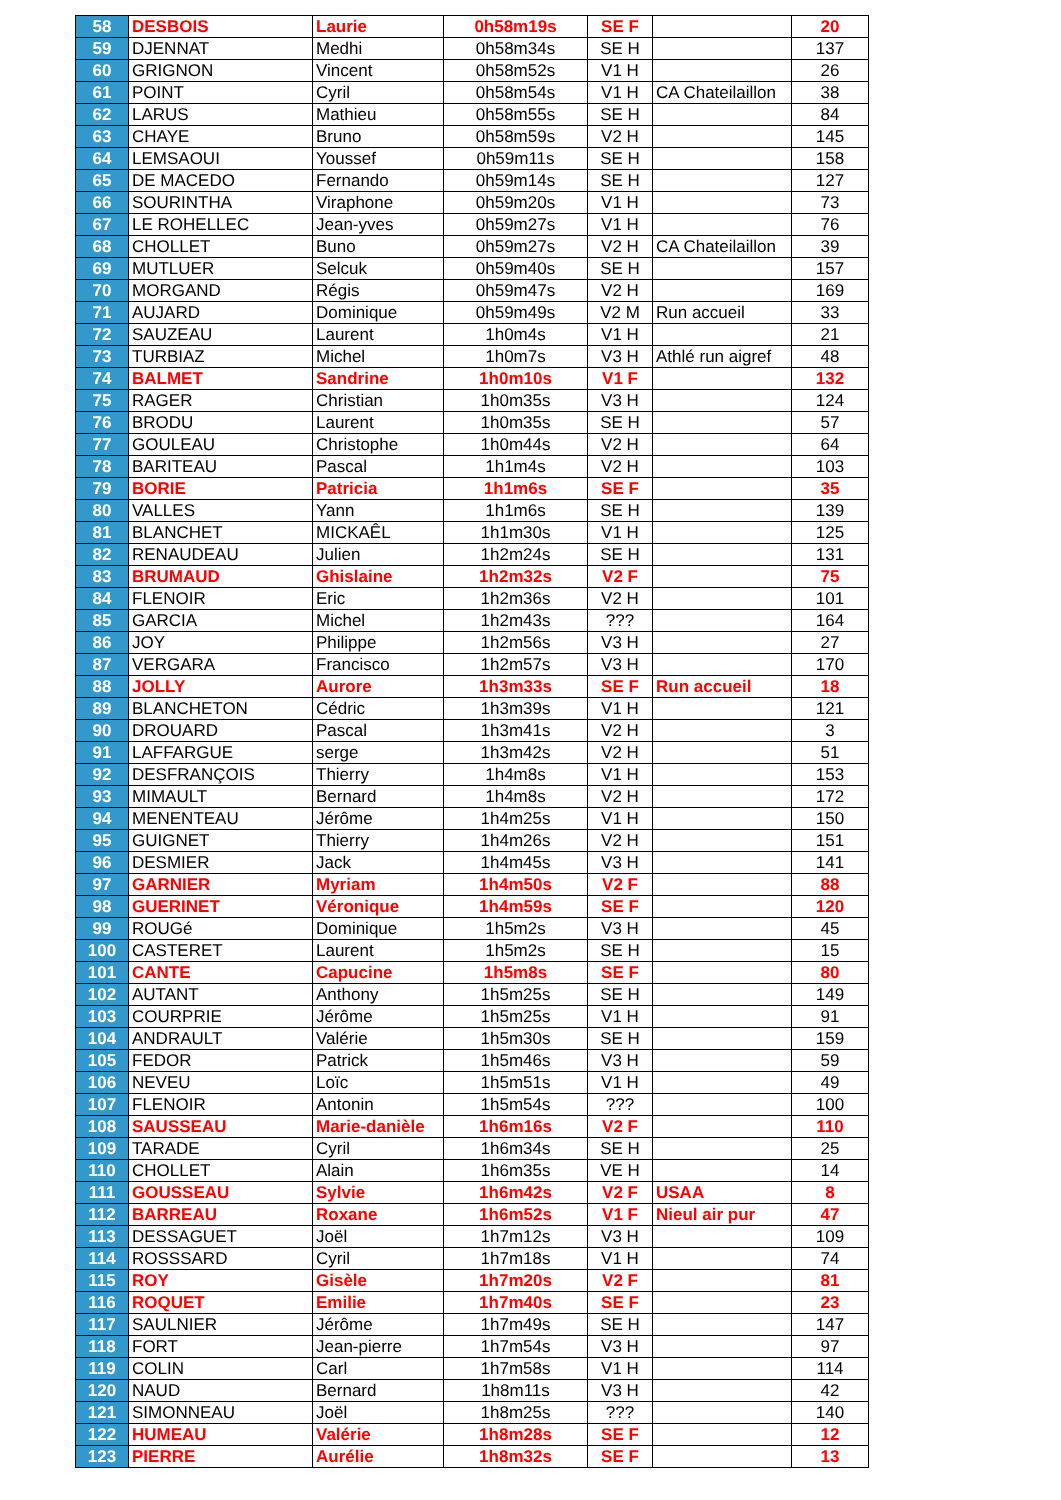| 58 | DESBOIS | Laurie | 0h58m19s | SE F | | 20 |
| 59 | DJENNAT | Medhi | 0h58m34s | SE H | | 137 |
| 60 | GRIGNON | Vincent | 0h58m52s | V1 H | | 26 |
| 61 | POINT | Cyril | 0h58m54s | V1 H | CA Chateilaillon | 38 |
| 62 | LARUS | Mathieu | 0h58m55s | SE H | | 84 |
| 63 | CHAYE | Bruno | 0h58m59s | V2 H | | 145 |
| 64 | LEMSAOUI | Youssef | 0h59m11s | SE H | | 158 |
| 65 | DE MACEDO | Fernando | 0h59m14s | SE H | | 127 |
| 66 | SOURINTHA | Viraphone | 0h59m20s | V1 H | | 73 |
| 67 | LE ROHELLEC | Jean-yves | 0h59m27s | V1 H | | 76 |
| 68 | CHOLLET | Buno | 0h59m27s | V2 H | CA Chateilaillon | 39 |
| 69 | MUTLUER | Selcuk | 0h59m40s | SE H | | 157 |
| 70 | MORGAND | Régis | 0h59m47s | V2 H | | 169 |
| 71 | AUJARD | Dominique | 0h59m49s | V2 M | Run accueil | 33 |
| 72 | SAUZEAU | Laurent | 1h0m4s | V1 H | | 21 |
| 73 | TURBIAZ | Michel | 1h0m7s | V3 H | Athlé run aigref | 48 |
| 74 | BALMET | Sandrine | 1h0m10s | V1 F | | 132 |
| 75 | RAGER | Christian | 1h0m35s | V3 H | | 124 |
| 76 | BRODU | Laurent | 1h0m35s | SE H | | 57 |
| 77 | GOULEAU | Christophe | 1h0m44s | V2 H | | 64 |
| 78 | BARITEAU | Pascal | 1h1m4s | V2 H | | 103 |
| 79 | BORIE | Patricia | 1h1m6s | SE F | | 35 |
| 80 | VALLES | Yann | 1h1m6s | SE H | | 139 |
| 81 | BLANCHET | MICKAÊL | 1h1m30s | V1 H | | 125 |
| 82 | RENAUDEAU | Julien | 1h2m24s | SE H | | 131 |
| 83 | BRUMAUD | Ghislaine | 1h2m32s | V2 F | | 75 |
| 84 | FLENOIR | Eric | 1h2m36s | V2 H | | 101 |
| 85 | GARCIA | Michel | 1h2m43s | ??? | | 164 |
| 86 | JOY | Philippe | 1h2m56s | V3 H | | 27 |
| 87 | VERGARA | Francisco | 1h2m57s | V3 H | | 170 |
| 88 | JOLLY | Aurore | 1h3m33s | SE F | Run accueil | 18 |
| 89 | BLANCHETON | Cédric | 1h3m39s | V1 H | | 121 |
| 90 | DROUARD | Pascal | 1h3m41s | V2 H | | 3 |
| 91 | LAFFARGUE | serge | 1h3m42s | V2 H | | 51 |
| 92 | DESFRANÇOIS | Thierry | 1h4m8s | V1 H | | 153 |
| 93 | MIMAULT | Bernard | 1h4m8s | V2 H | | 172 |
| 94 | MENENTEAU | Jérôme | 1h4m25s | V1 H | | 150 |
| 95 | GUIGNET | Thierry | 1h4m26s | V2 H | | 151 |
| 96 | DESMIER | Jack | 1h4m45s | V3 H | | 141 |
| 97 | GARNIER | Myriam | 1h4m50s | V2 F | | 88 |
| 98 | GUERINET | Véronique | 1h4m59s | SE F | | 120 |
| 99 | ROUGé | Dominique | 1h5m2s | V3 H | | 45 |
| 100 | CASTERET | Laurent | 1h5m2s | SE H | | 15 |
| 101 | CANTE | Capucine | 1h5m8s | SE F | | 80 |
| 102 | AUTANT | Anthony | 1h5m25s | SE H | | 149 |
| 103 | COURPRIE | Jérôme | 1h5m25s | V1 H | | 91 |
| 104 | ANDRAULT | Valérie | 1h5m30s | SE H | | 159 |
| 105 | FEDOR | Patrick | 1h5m46s | V3 H | | 59 |
| 106 | NEVEU | Loïc | 1h5m51s | V1 H | | 49 |
| 107 | FLENOIR | Antonin | 1h5m54s | ??? | | 100 |
| 108 | SAUSSEAU | Marie-danièle | 1h6m16s | V2 F | | 110 |
| 109 | TARADE | Cyril | 1h6m34s | SE H | | 25 |
| 110 | CHOLLET | Alain | 1h6m35s | VE H | | 14 |
| 111 | GOUSSEAU | Sylvie | 1h6m42s | V2 F | USAA | 8 |
| 112 | BARREAU | Roxane | 1h6m52s | V1 F | Nieul air pur | 47 |
| 113 | DESSAGUET | Joël | 1h7m12s | V3 H | | 109 |
| 114 | ROSSSARD | Cyril | 1h7m18s | V1 H | | 74 |
| 115 | ROY | Gisèle | 1h7m20s | V2 F | | 81 |
| 116 | ROQUET | Emilie | 1h7m40s | SE F | | 23 |
| 117 | SAULNIER | Jérôme | 1h7m49s | SE H | | 147 |
| 118 | FORT | Jean-pierre | 1h7m54s | V3 H | | 97 |
| 119 | COLIN | Carl | 1h7m58s | V1 H | | 114 |
| 120 | NAUD | Bernard | 1h8m11s | V3 H | | 42 |
| 121 | SIMONNEAU | Joël | 1h8m25s | ??? | | 140 |
| 122 | HUMEAU | Valérie | 1h8m28s | SE F | | 12 |
| 123 | PIERRE | Aurélie | 1h8m32s | SE F | | 13 |